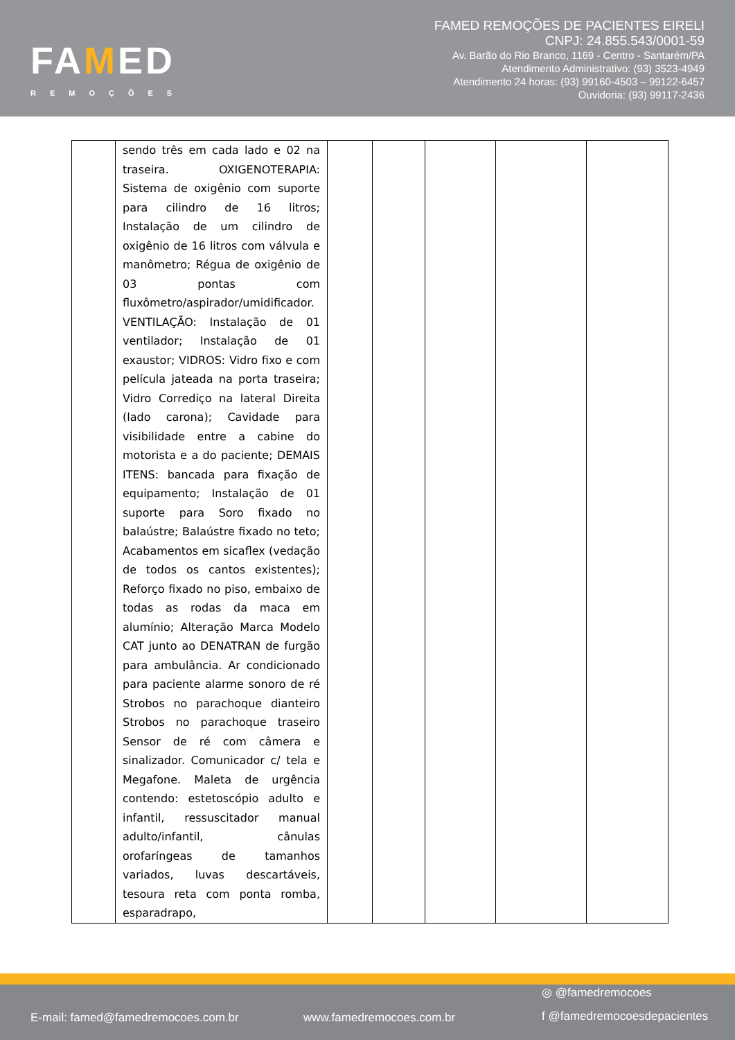FAMED
REMOÇÕES
FAMED REMOÇÕES DE PACIENTES EIRELI
CNPJ: 24.855.543/0001-59
Av. Barão do Rio Branco, 1169 - Centro - Santarém/PA
Atendimento Administrativo: (93) 3523-4949
Atendimento 24 horas: (93) 99160-4503 – 99122-6457
Ouvidoria: (93) 99117-2436
| | sendo três em cada lado e 02 na traseira. OXIGENOTERAPIA: Sistema de oxigênio com suporte para cilindro de 16 litros; Instalação de um cilindro de oxigênio de 16 litros com válvula e manômetro; Régua de oxigênio de 03 pontas com fluxômetro/aspirador/umidificador. VENTILAÇÃO: Instalação de 01 ventilador; Instalação de 01 exaustor; VIDROS: Vidro fixo e com película jateada na porta traseira; Vidro Corrediço na lateral Direita (lado carona); Cavidade para visibilidade entre a cabine do motorista e a do paciente; DEMAIS ITENS: bancada para fixação de equipamento; Instalação de 01 suporte para Soro fixado no balaústre; Balaústre fixado no teto; Acabamentos em sicaflex (vedação de todos os cantos existentes); Reforço fixado no piso, embaixo de todas as rodas da maca em alumínio; Alteração Marca Modelo CAT junto ao DENATRAN de furgão para ambulância. Ar condicionado para paciente alarme sonoro de ré Strobos no parachoque dianteiro Strobos no parachoque traseiro Sensor de ré com câmera e sinalizador. Comunicador c/ tela e Megafone. Maleta de urgência contendo: estetoscópio adulto e infantil, ressuscitador manual adulto/infantil, cânulas orofaríngeas de tamanhos variados, luvas descartáveis, tesoura reta com ponta romba, esparadrapo, | | | | | |
E-mail: famed@famedremocoes.com.br
www.famedremocoes.com.br
◎ @famedremocoes
f @famedremocoesdepacientes